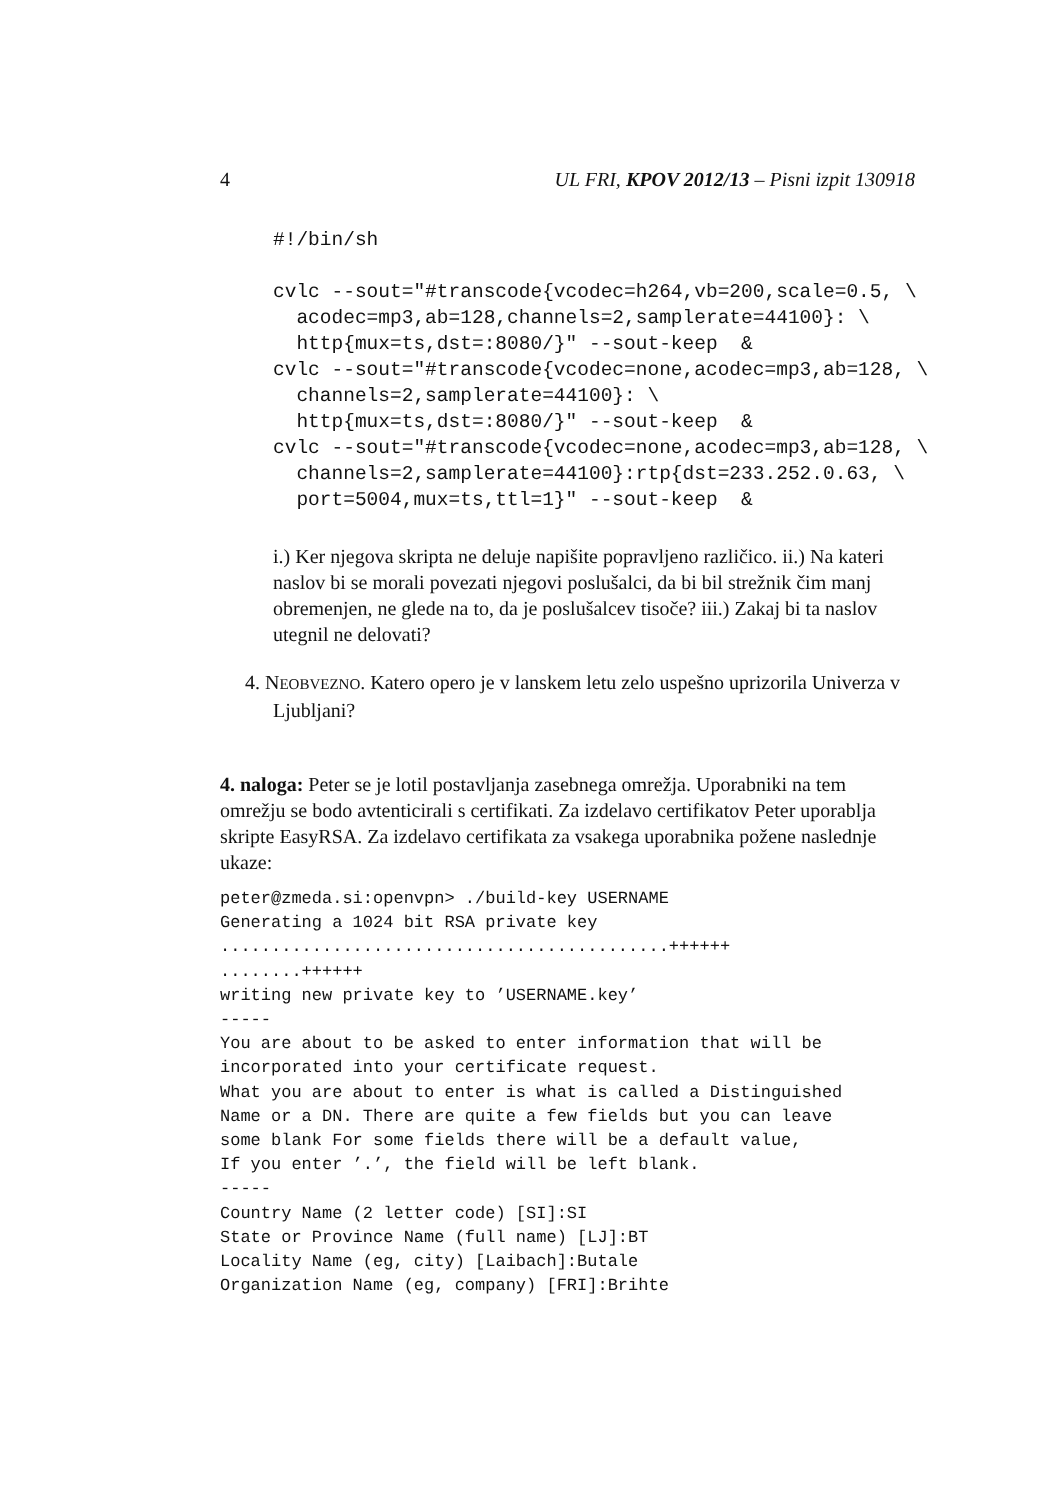4 UL FRI, KPOV 2012/13 – Pisni izpit 130918
#!/bin/sh

cvlc --sout="#transcode{vcodec=h264,vb=200,scale=0.5, \
  acodec=mp3,ab=128,channels=2,samplerate=44100}: \
  http{mux=ts,dst=:8080/}" --sout-keep  &
cvlc --sout="#transcode{vcodec=none,acodec=mp3,ab=128, \
  channels=2,samplerate=44100}: \
  http{mux=ts,dst=:8080/}" --sout-keep  &
cvlc --sout="#transcode{vcodec=none,acodec=mp3,ab=128, \
  channels=2,samplerate=44100}:rtp{dst=233.252.0.63, \
  port=5004,mux=ts,ttl=1}" --sout-keep  &
i.) Ker njegova skripta ne deluje napišite popravljeno različico. ii.) Na kateri naslov bi se morali povezati njegovi poslušalci, da bi bil strežnik čim manj obremenjen, ne glede na to, da je poslušalcev tisoče? iii.) Zakaj bi ta naslov utegnil ne delovati?
4. NEOBVEZNO. Katero opero je v lanskem letu zelo uspešno uprizorila Univerza v Ljubljani?
4. naloga: Peter se je lotil postavljanja zasebnega omrežja. Uporabniki na tem omrežju se bodo avtenticirali s certifikati. Za izdelavo certifikatov Peter uporablja skripte EasyRSA. Za izdelavo certifikata za vsakega uporabnika požene naslednje ukaze:
peter@zmeda.si:openvpn> ./build-key USERNAME
Generating a 1024 bit RSA private key
............................................++++++
........++++++
writing new private key to ’USERNAME.key’
-----
You are about to be asked to enter information that will be
incorporated into your certificate request.
What you are about to enter is what is called a Distinguished
Name or a DN. There are quite a few fields but you can leave
some blank For some fields there will be a default value,
If you enter ’.’, the field will be left blank.
-----
Country Name (2 letter code) [SI]:SI
State or Province Name (full name) [LJ]:BT
Locality Name (eg, city) [Laibach]:Butale
Organization Name (eg, company) [FRI]:Brihte